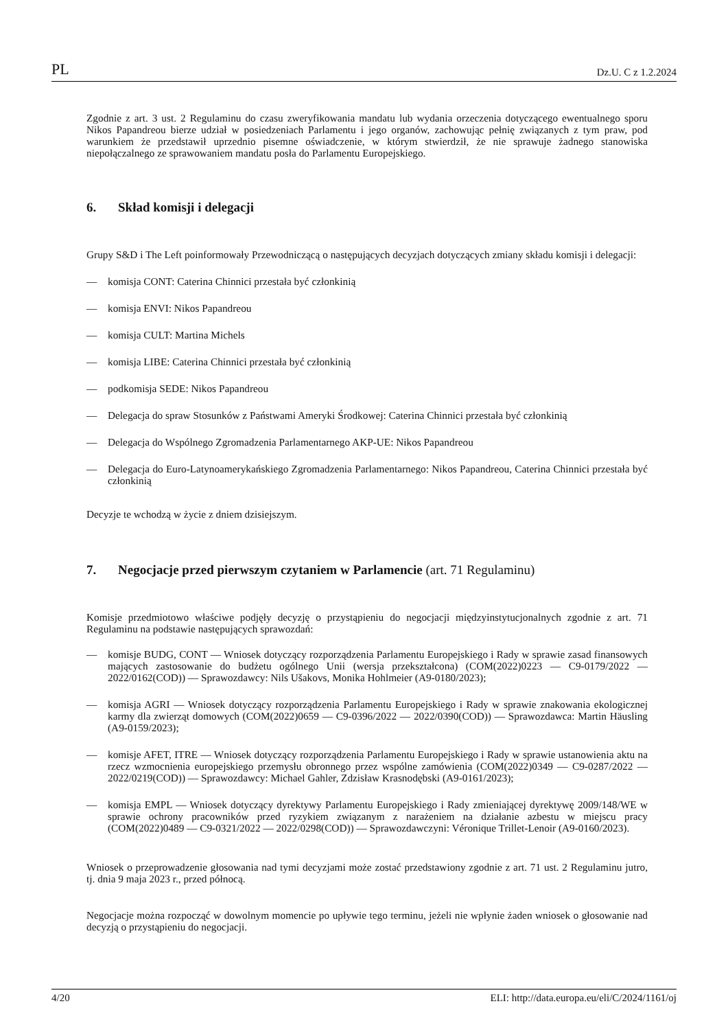PL Dz.U. C z 1.2.2024
Zgodnie z art. 3 ust. 2 Regulaminu do czasu zweryfikowania mandatu lub wydania orzeczenia dotyczącego ewentual­nego sporu Nikos Papandreou bierze udział w posiedzeniach Parlamentu i jego organów, zachowując pełnię związanych z tym praw, pod warunkiem że przedstawił uprzednio pisemne oświadczenie, w którym stwierdził, że nie sprawuje żadnego stanowiska niepołączalnego ze sprawowaniem mandatu posła do Parlamentu Europejskiego.
6. Skład komisji i delegacji
Grupy S&D i The Left poinformowały Przewodniczącą o następujących decyzjach dotyczących zmiany składu komisji i delegacji:
— komisja CONT: Caterina Chinnici przestała być członkinią
— komisja ENVI: Nikos Papandreou
— komisja CULT: Martina Michels
— komisja LIBE: Caterina Chinnici przestała być członkinią
— podkomisja SEDE: Nikos Papandreou
— Delegacja do spraw Stosunków z Państwami Ameryki Środkowej: Caterina Chinnici przestała być członkinią
— Delegacja do Wspólnego Zgromadzenia Parlamentarnego AKP-UE: Nikos Papandreou
— Delegacja do Euro-Latynoamerykańskiego Zgromadzenia Parlamentarnego: Nikos Papandreou, Caterina Chinnici przestała być członkinią
Decyzje te wchodzą w życie z dniem dzisiejszym.
7. Negocjacje przed pierwszym czytaniem w Parlamencie (art. 71 Regulaminu)
Komisje przedmiotowo właściwe podjęły decyzję o przystąpieniu do negocjacji międzyinstytucjonalnych zgodnie z art. 71 Regulaminu na podstawie następujących sprawozdań:
— komisje BUDG, CONT — Wniosek dotyczący rozporządzenia Parlamentu Europejskiego i Rady w sprawie zasad finansowych mających zastosowanie do budżetu ogólnego Unii (wersja przekształcona) (COM(2022)0223 — C9-0179/2022 — 2022/0162(COD)) — Sprawozdawcy: Nils Ušakovs, Monika Hohlmeier (A9-0180/2023);
— komisja AGRI — Wniosek dotyczący rozporządzenia Parlamentu Europejskiego i Rady w sprawie znakowania ekologicznej karmy dla zwierząt domowych (COM(2022)0659 — C9-0396/2022 — 2022/0390(COD)) — Sprawozdawca: Martin Häusling (A9-0159/2023);
— komisje AFET, ITRE — Wniosek dotyczący rozporządzenia Parlamentu Europejskiego i Rady w sprawie ustanowie­nia aktu na rzecz wzmocnienia europejskiego przemysłu obronnego przez wspólne zamówienia (COM(2022)0349 — C9-0287/2022 — 2022/0219(COD)) — Sprawozdawcy: Michael Gahler, Zdzisław Krasnodębski (A9-0161/2023);
— komisja EMPL — Wniosek dotyczący dyrektywy Parlamentu Europejskiego i Rady zmieniającej dyrektywę 2009/148/WE w sprawie ochrony pracowników przed ryzykiem związanym z narażeniem na działanie azbestu w miejscu pracy (COM(2022)0489 — C9-0321/2022 — 2022/0298(COD)) — Sprawozdawczyni: Véronique Trillet-Lenoir (A9-0160/2023).
Wniosek o przeprowadzenie głosowania nad tymi decyzjami może zostać przedstawiony zgodnie z art. 71 ust. 2 Regulaminu jutro, tj. dnia 9 maja 2023 r., przed północą.
Negocjacje można rozpocząć w dowolnym momencie po upływie tego terminu, jeżeli nie wpłynie żaden wniosek o głosowanie nad decyzją o przystąpieniu do negocjacji.
4/20 ELI: http://data.europa.eu/eli/C/2024/1161/oj